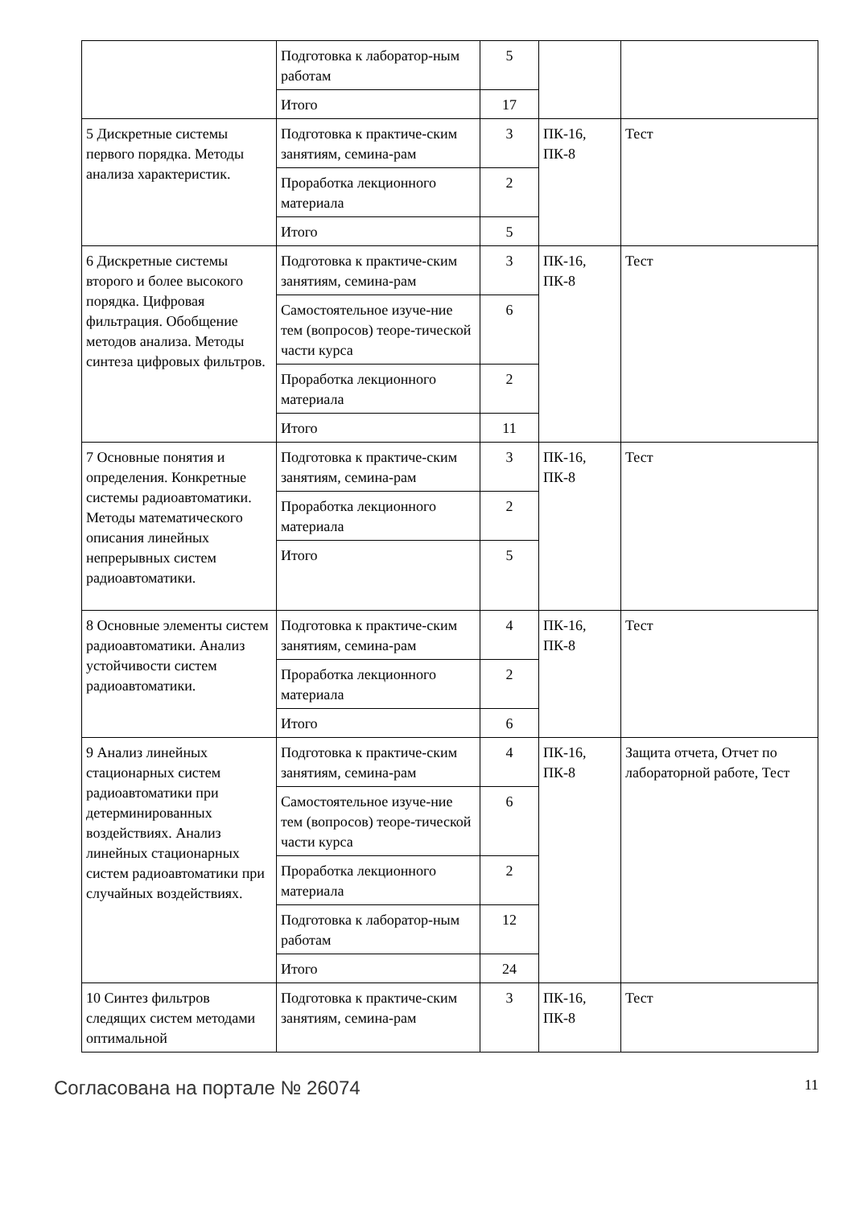| | Подготовка к лаборатор-ным работам | 5 | | |
| | Итого | 17 | | |
| 5 Дискретные системы первого порядка. Методы анализа характеристик. | Подготовка к практиче-ским занятиям, семина-рам | 3 | ПК-16, ПК-8 | Тест |
| | Проработка лекционного материала | 2 | | |
| | Итого | 5 | | |
| 6 Дискретные системы второго и более высокого порядка. Цифровая фильтрация. Обобщение методов анализа. Методы синтеза цифровых фильтров. | Подготовка к практиче-ским занятиям, семина-рам | 3 | ПК-16, ПК-8 | Тест |
| | Самостоятельное изуче-ние тем (вопросов) теоре-тической части курса | 6 | | |
| | Проработка лекционного материала | 2 | | |
| | Итого | 11 | | |
| 7 Основные понятия и определения. Конкретные системы радиоавтоматики. Методы математического описания линейных непрерывных систем радиоавтоматики. | Подготовка к практиче-ским занятиям, семина-рам | 3 | ПК-16, ПК-8 | Тест |
| | Проработка лекционного материала | 2 | | |
| | Итого | 5 | | |
| 8 Основные элементы систем радиоавтоматики. Анализ устойчивости систем радиоавтоматики. | Подготовка к практиче-ским занятиям, семина-рам | 4 | ПК-16, ПК-8 | Тест |
| | Проработка лекционного материала | 2 | | |
| | Итого | 6 | | |
| 9 Анализ линейных стационарных систем радиоавтоматики при детерминированных воздействиях. Анализ линейных стационарных систем радиоавтоматики при случайных воздействиях. | Подготовка к практиче-ским занятиям, семина-рам | 4 | ПК-16, ПК-8 | Защита отчета, Отчет по лабораторной работе, Тест |
| | Самостоятельное изуче-ние тем (вопросов) теоре-тической части курса | 6 | | |
| | Проработка лекционного материала | 2 | | |
| | Подготовка к лаборатор-ным работам | 12 | | |
| | Итого | 24 | | |
| 10 Синтез фильтров следящих систем методами оптимальной | Подготовка к практиче-ским занятиям, семина-рам | 3 | ПК-16, ПК-8 | Тест |
Согласована на портале № 26074 11